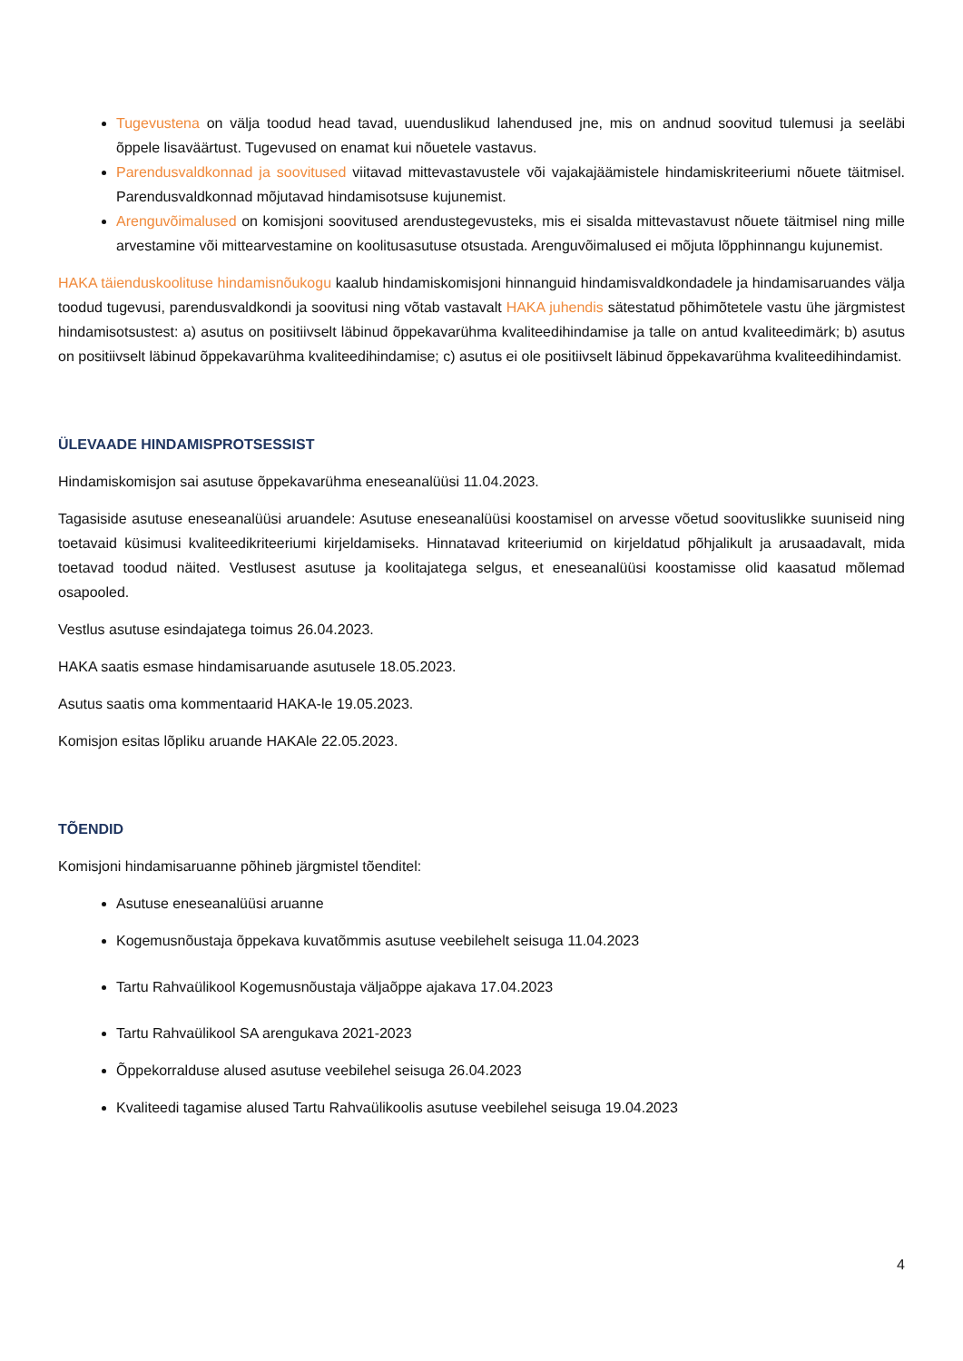Tugevustena on välja toodud head tavad, uuenduslikud lahendused jne, mis on andnud soovitud tulemusi ja seeläbi õppele lisaväärtust. Tugevused on enamat kui nõuetele vastavus.
Parendusvaldkonnad ja soovitused viitavad mittevastavustele või vajakajäämistele hindamiskriteeriumi nõuete täitmisel. Parendusvaldkonnad mõjutavad hindamisotsuse kujunemist.
Arenguvõimalused on komisjoni soovitused arendustegevusteks, mis ei sisalda mittevastavust nõuete täitmisel ning mille arvestamine või mittearvestamine on koolitusasutuse otsustada. Arenguvõimalused ei mõjuta lõpphinnangu kujunemist.
HAKA täienduskoolituse hindamisnõukogu kaalub hindamiskomisjoni hinnanguid hindamisvaldkondadele ja hindamisaruandes välja toodud tugevusi, parendusvaldkondi ja soovitusi ning võtab vastavalt HAKA juhendis sätestatud põhimõtetele vastu ühe järgmistest hindamisotsustest: a) asutus on positiivselt läbinud õppekavarühma kvaliteedihindamise ja talle on antud kvaliteedimärk; b) asutus on positiivselt läbinud õppekavarühma kvaliteedihindamise; c) asutus ei ole positiivselt läbinud õppekavarühma kvaliteedihindamist.
ÜLEVAADE HINDAMISPROTSESSIST
Hindamiskomisjon sai asutuse õppekavarühma eneseanalüüsi 11.04.2023.
Tagasiside asutuse eneseanalüüsi aruandele: Asutuse eneseanalüüsi koostamisel on arvesse võetud soovituslikke suuniseid ning toetavaid küsimusi kvaliteedikriteeriumi kirjeldamiseks. Hinnatavad kriteeriumid on kirjeldatud põhjalikult ja arusaadavalt, mida toetavad toodud näited. Vestlusest asutuse ja koolitajatega selgus, et eneseanalüüsi koostamisse olid kaasatud mõlemad osapooled.
Vestlus asutuse esindajatega toimus 26.04.2023.
HAKA saatis esmase hindamisaruande asutusele 18.05.2023.
Asutus saatis oma kommentaarid HAKA-le 19.05.2023.
Komisjon esitas lõpliku aruande HAKAle 22.05.2023.
TÕENDID
Komisjoni hindamisaruanne põhineb järgmistel tõenditel:
Asutuse eneseanalüüsi aruanne
Kogemusnõustaja õppekava kuvatõmmis asutuse veebilehelt seisuga 11.04.2023
Tartu Rahvaülikool Kogemusnõustaja väljaõppe ajakava 17.04.2023
Tartu Rahvaülikool SA arengukava 2021-2023
Õppekorralduse alused asutuse veebilehel seisuga 26.04.2023
Kvaliteedi tagamise alused Tartu Rahvaülikoolis asutuse veebilehel seisuga 19.04.2023
4